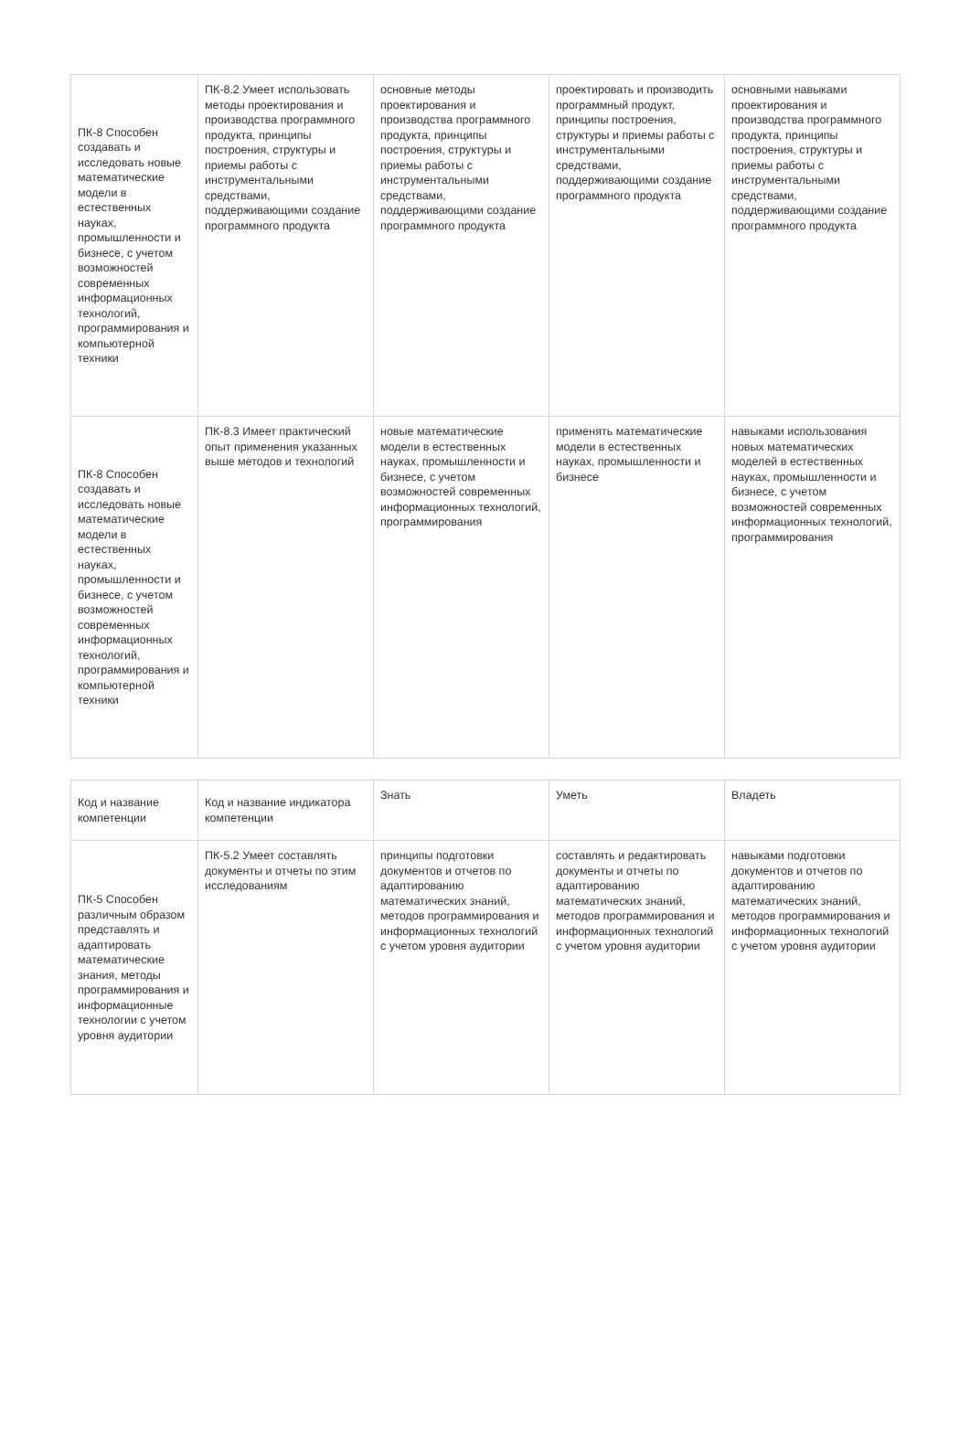| ПК-8 Способен создавать и исследовать новые математические модели в естественных науках, промышленности и бизнесе, с учетом возможностей современных информационных технологий, программирования и компьютерной техники | ПК-8.2 Умеет использовать методы проектирования и производства программного продукта, принципы построения, структуры и приемы работы с инструментальными средствами, поддерживающими создание программного продукта | основные методы проектирования и производства программного продукта, принципы построения, структуры и приемы работы с инструментальными средствами, поддерживающими создание программного продукта | проектировать и производить программный продукт, принципы построения, структуры и приемы работы с инструментальными средствами, поддерживающими создание программного продукта | основными навыками проектирования и производства программного продукта, принципы построения, структуры и приемы работы с инструментальными средствами, поддерживающими создание программного продукта |
| ПК-8 Способен создавать и исследовать новые математические модели в естественных науках, промышленности и бизнесе, с учетом возможностей современных информационных технологий, программирования и компьютерной техники | ПК-8.3 Имеет практический опыт применения указанных выше методов и технологий | новые математические модели в естественных науках, промышленности и бизнесе, с учетом возможностей современных информационных технологий, программирования | применять математические модели в естественных науках, промышленности и бизнесе | навыками использования новых математических моделей в естественных науках, промышленности и бизнесе, с учетом возможностей современных информационных технологий, программирования |
| Код и название компетенции | Код и название индикатора компетенции | Знать | Уметь | Владеть |
| --- | --- | --- | --- | --- |
| ПК-5 Способен различным образом представлять и адаптировать математические знания, методы программирования и информационные технологии с учетом уровня аудитории | ПК-5.2 Умеет составлять документы и отчеты по этим исследованиям | принципы подготовки документов и отчетов по адаптированию математических знаний, методов программирования и информационных технологий с учетом уровня аудитории | составлять и редактировать документы и отчеты по адаптированию математических знаний, методов программирования и информационных технологий с учетом уровня аудитории | навыками подготовки документов и отчетов по адаптированию математических знаний, методов программирования и информационных технологий с учетом уровня аудитории |